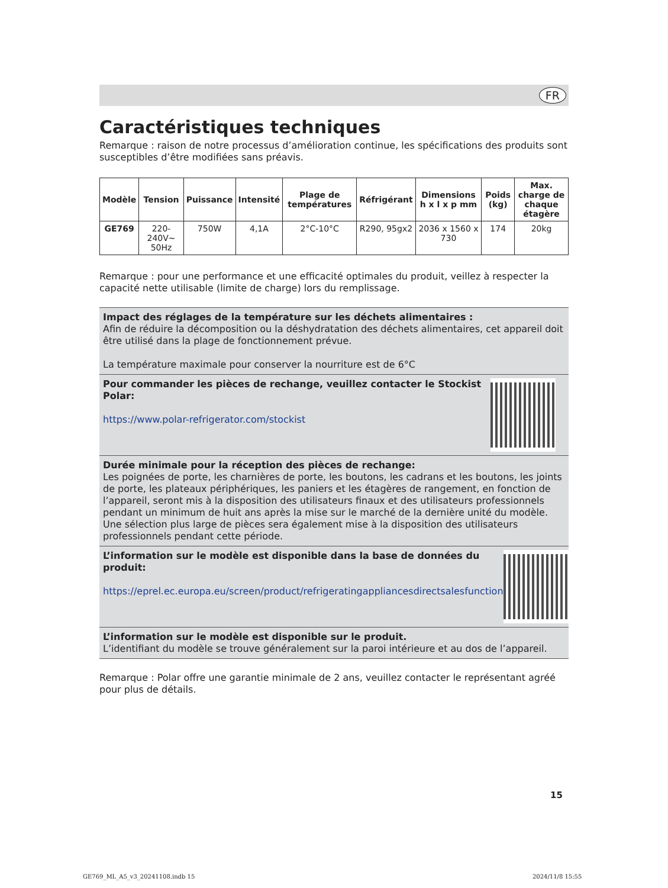FR
Caractéristiques techniques
Remarque : raison de notre processus d’amélioration continue, les spécifications des produits sont susceptibles d’être modifiées sans préavis.
| Modèle | Tension | Puissance | Intensité | Plage de températures | Réfrigérant | Dimensions h x l x p mm | Poids (kg) | Max. charge de chaque étagère |
| --- | --- | --- | --- | --- | --- | --- | --- | --- |
| GE769 | 220-240V~ 50Hz | 750W | 4,1A | 2°C-10°C | R290, 95gx2 | 2036 x 1560 x 730 | 174 | 20kg |
Remarque : pour une performance et une efficacité optimales du produit, veillez à respecter la capacité nette utilisable (limite de charge) lors du remplissage.
Impact des réglages de la température sur les déchets alimentaires :
Afin de réduire la décomposition ou la déshydratation des déchets alimentaires, cet appareil doit être utilisé dans la plage de fonctionnement prévue.
La température maximale pour conserver la nourriture est de 6°C
Pour commander les pièces de rechange, veuillez contacter le Stockist Polar:
https://www.polar-refrigerator.com/stockist
Durée minimale pour la réception des pièces de rechange:
Les poignées de porte, les charnières de porte, les boutons, les cadrans et les boutons, les joints de porte, les plateaux périphériques, les paniers et les étagères de rangement, en fonction de l’appareil, seront mis à la disposition des utilisateurs finaux et des utilisateurs professionnels pendant un minimum de huit ans après la mise sur le marché de la dernière unité du modèle. Une sélection plus large de pièces sera également mise à la disposition des utilisateurs professionnels pendant cette période.
L’information sur le modèle est disponible dans la base de données du produit:
https://eprel.ec.europa.eu/screen/product/refrigeratingappliancesdirectsalesfunction
L’information sur le modèle est disponible sur le produit.
L’identifiant du modèle se trouve généralement sur la paroi intérieure et au dos de l’appareil.
Remarque : Polar offre une garantie minimale de 2 ans, veuillez contacter le représentant agréé pour plus de détails.
15
GE769_ML_A5_v3_20241108.indb 15
2024/11/8 15:55